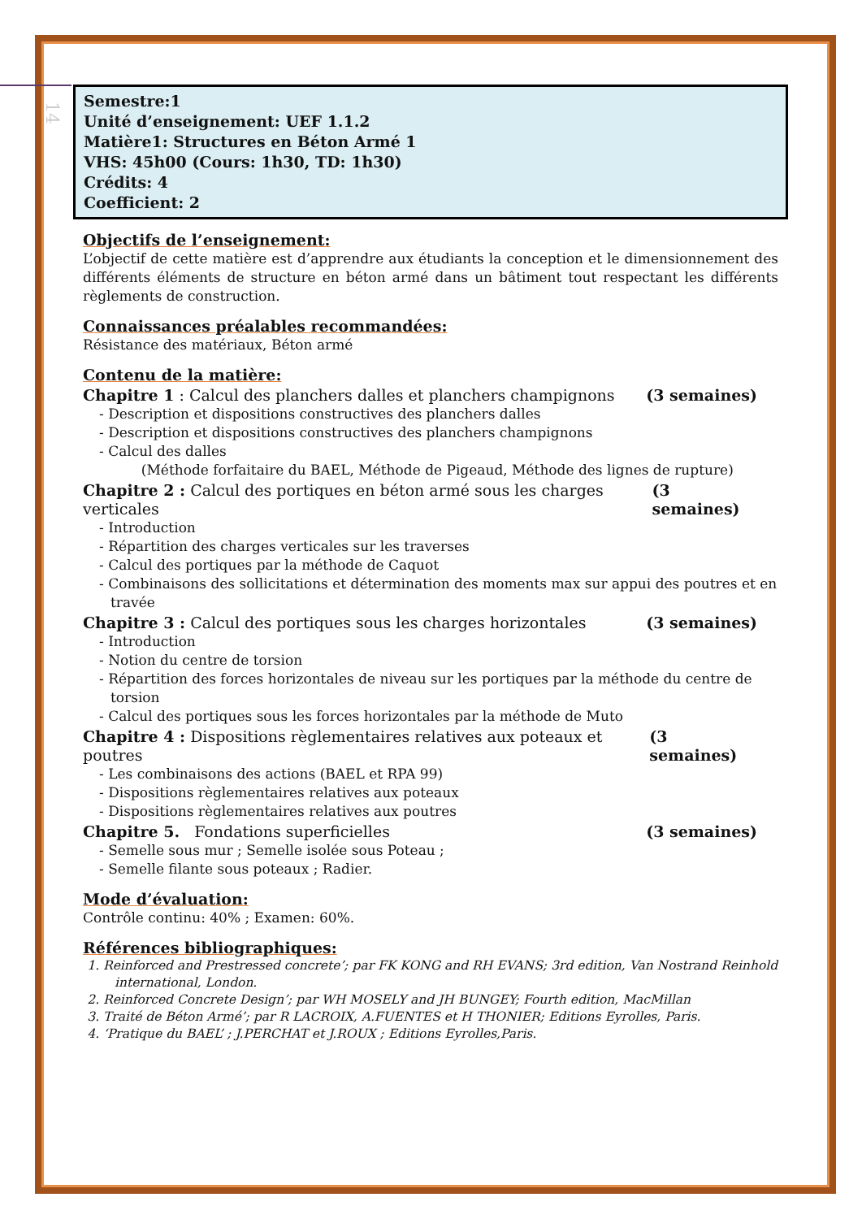14
Semestre:1
Unité d’enseignement: UEF 1.1.2
Matière1: Structures en Béton Armé 1
VHS: 45h00 (Cours: 1h30, TD: 1h30)
Crédits: 4
Coefficient: 2
Objectifs de l’enseignement:
L’objectif de cette matière est d’apprendre aux étudiants la conception et le dimensionnement des différents éléments de structure en béton armé dans un bâtiment tout respectant les différents règlements de construction.
Connaissances préalables recommandées:
Résistance des matériaux, Béton armé
Contenu de la matière:
Chapitre 1 : Calcul des planchers dalles et planchers champignons (3 semaines)
- Description et dispositions constructives des planchers dalles
- Description et dispositions constructives des planchers champignons
- Calcul des dalles
(Méthode forfaitaire du BAEL, Méthode de Pigeaud, Méthode des lignes de rupture)
Chapitre 2 : Calcul des portiques en béton armé sous les charges verticales (3 semaines)
- Introduction
- Répartition des charges verticales sur les traverses
- Calcul des portiques par la méthode de Caquot
- Combinaisons des sollicitations et détermination des moments max sur appui des poutres et en travée
Chapitre 3 : Calcul des portiques sous les charges horizontales (3 semaines)
- Introduction
- Notion du centre de torsion
- Répartition des forces horizontales de niveau sur les portiques par la méthode du centre de torsion
- Calcul des portiques sous les forces horizontales par la méthode de Muto
Chapitre 4 : Dispositions règlementaires relatives aux poteaux et poutres (3 semaines)
- Les combinaisons des actions (BAEL et RPA 99)
- Dispositions règlementaires relatives aux poteaux
- Dispositions règlementaires relatives aux poutres
Chapitre 5. Fondations superficielles (3 semaines)
- Semelle sous mur ; Semelle isolée sous Poteau ;
- Semelle filante sous poteaux ; Radier.
Mode d’évaluation:
Contrôle continu: 40% ; Examen: 60%.
Références bibliographiques:
1. Reinforced and Prestressed concrete’; par FK KONG and RH EVANS; 3rd edition, Van Nostrand Reinhold international, London.
2. Reinforced Concrete Design’; par WH MOSELY and JH BUNGEY; Fourth edition, MacMillan
3. Traité de Béton Armé’; par R LACROIX, A.FUENTES et H THONIER; Editions Eyrolles, Paris.
4. ‘Pratique du BAEL’ ; J.PERCHAT et J.ROUX ; Editions Eyrolles,Paris.